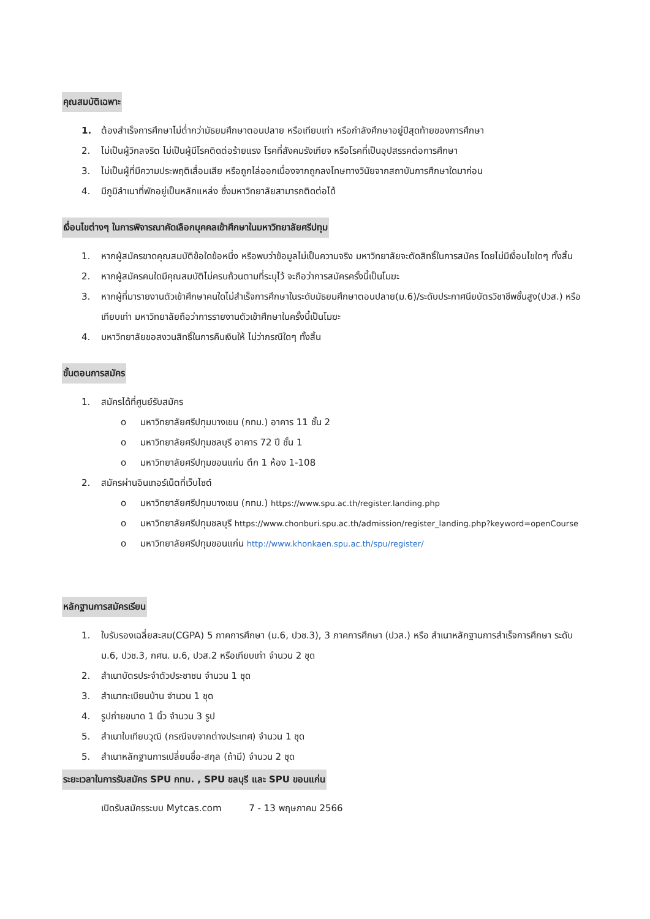คุณสมบัติเฉพาะ
1. ต้องสำเร็จการศึกษาไม่ต่ำกว่ามัธยมศึกษาตอนปลาย หรือเทียบเท่า หรือกำลังศึกษาอยู่ปีสุดท้ายของการศึกษา
2. ไม่เป็นผู้วิกลจริต ไม่เป็นผู้มีโรคติดต่อร้ายแรง โรคที่สังคมรังเกียจ หรือโรคที่เป็นอุปสรรคต่อการศึกษา
3. ไม่เป็นผู้ที่มีความประพฤติเสื่อมเสีย หรือถูกไล่ออกเนื่องจากถูกลงโทษทางวินัยจากสถาบันการศึกษาใดมาก่อน
4. มีภูมิลำเนาที่พักอยู่เป็นหลักแหล่ง ซึ่งมหาวิทยาลัยสามารถติดต่อได้
เงื่อนไขต่างๆ ในการพิจารณาคัดเลือกบุคคลเข้าศึกษาในมหาวิทยาลัยศรีปทุม
1. หากผู้สมัครขาดคุณสมบัติข้อใดข้อหนึ่ง หรือพบว่าข้อมูลไม่เป็นความจริง มหาวิทยาลัยจะตัดสิทธิ์ในการสมัคร โดยไม่มีเงื่อนไขใดๆ ทั้งสิ้น
2. หากผู้สมัครคนใดมีคุณสมบัติไม่ครบถ้วนตามที่ระบุไว้ จะถือว่าการสมัครครั้งนี้เป็นโมฆะ
3. หากผู้ที่มารายงานตัวเข้าศึกษาคนใดไม่สำเร็จการศึกษาในระดับมัธยมศึกษาตอนปลาย(ม.6)/ระดับประกาศนียบัตรวิชาชีพชั้นสูง(ปวส.) หรือเทียบเท่า มหาวิทยาลัยถือว่าการรายงานตัวเข้าศึกษาในครั้งนี้เป็นโมฆะ
4. มหาวิทยาลัยขอสงวนสิทธิ์ในการคืนเงินให้ ไม่ว่ากรณีใดๆ ทั้งสิ้น
ขั้นตอนการสมัคร
1. สมัครได้ที่ศูนย์รับสมัคร
o มหาวิทยาลัยศรีปทุมบางเขน (กทม.) อาคาร 11 ชั้น 2
o มหาวิทยาลัยศรีปทุมชลบุรี อาคาร 72 ปี ชั้น 1
o มหาวิทยาลัยศรีปทุมขอนแก่น ตึก 1 ห้อง 1-108
2. สมัครผ่านอินเทอร์เน็ตที่เว็บไซต์
o มหาวิทยาลัยศรีปทุมบางเขน (กทม.) https://www.spu.ac.th/register.landing.php
o มหาวิทยาลัยศรีปทุมชลบุรี https://www.chonburi.spu.ac.th/admission/register_landing.php?keyword=openCourse
o มหาวิทยาลัยศรีปทุมขอนแก่น http://www.khonkaen.spu.ac.th/spu/register/
หลักฐานการสมัครเรียน
1. ใบรับรองเฉลี่ยสะสม(CGPA) 5 ภาคการศึกษา (ม.6, ปวช.3), 3 ภาคการศึกษา (ปวส.) หรือ สำเนาหลักฐานการสำเร็จการศึกษา ระดับ ม.6, ปวช.3, กศน. ม.6, ปวส.2 หรือเทียบเท่า จำนวน 2 ชุด
2. สำเนาบัตรประจำตัวประชาชน จำนวน 1 ชุด
3. สำเนาทะเบียนบ้าน จำนวน 1 ชุด
4. รูปถ่ายขนาด 1 นิ้ว จำนวน 3 รูป
5. สำเนาใบเทียบวุฒิ (กรณีจบจากต่างประเทศ) จำนวน 1 ชุด
5. สำเนาหลักฐานการเปลี่ยนชื่อ-สกุล (ถ้ามี) จำนวน 2 ชุด
ระยะเวลาในการรับสมัคร SPU กทม. , SPU ชลบุรี และ SPU ขอนแก่น
เปิดรับสมัครระบบ Mytcas.com 7 - 13 พฤษภาคม 2566